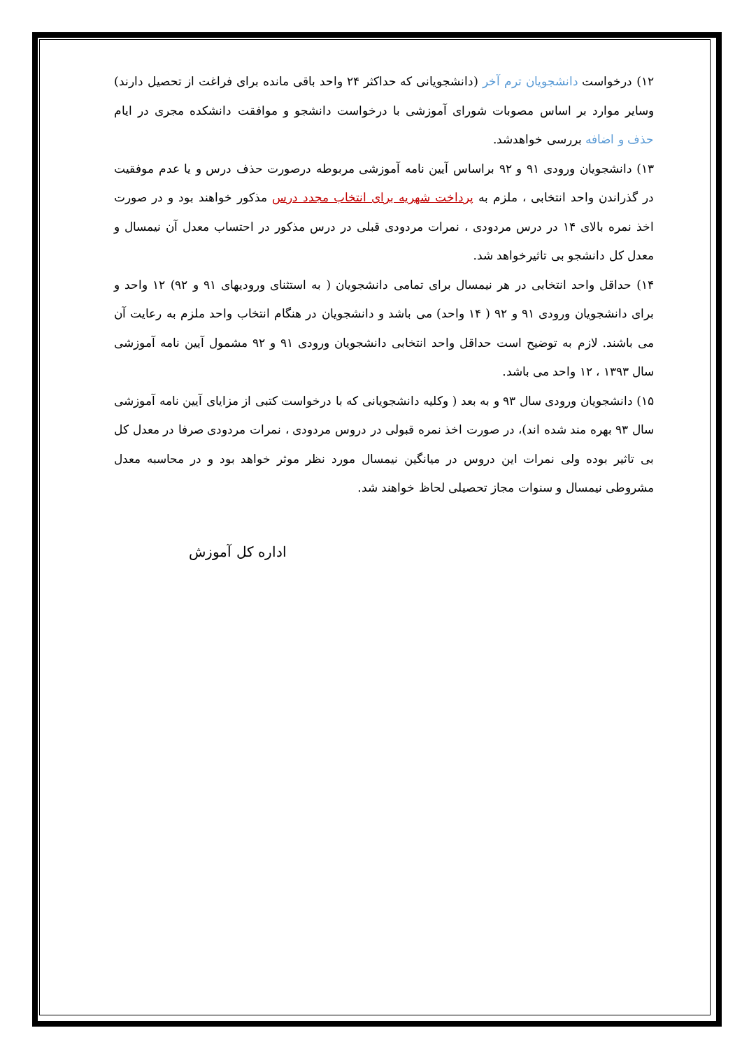۱۲) درخواست دانشجویان ترم آخر (دانشجویانی که حداکثر ۲۴ واحد باقی مانده برای فراغت از تحصیل دارند) وسایر موارد بر اساس مصوبات شورای آموزشی با درخواست دانشجو و موافقت دانشکده مجری در ایام حذف و اضافه بررسی خواهدشد.
۱۳) دانشجویان ورودی ۹۱ و ۹۲ براساس آیین نامه آموزشی مربوطه درصورت حذف درس و یا عدم موفقیت در گذراندن واحد انتخابی ، ملزم به پرداخت شهریه برای انتخاب مجدد درس مذکور خواهند بود و در صورت اخذ نمره بالای ۱۴ در درس مردودی ، نمرات مردودی قبلی در درس مذکور در احتساب معدل آن نیمسال و معدل کل دانشجو بی تاثیرخواهد شد.
۱۴) حداقل واحد انتخابی در هر نیمسال برای تمامی دانشجویان ( به استثنای ورودیهای ۹۱ و ۹۲) ۱۲ واحد و برای دانشجویان ورودی ۹۱ و ۹۲ ( ۱۴ واحد) می باشد و دانشجویان در هنگام انتخاب واحد ملزم به رعایت آن می باشند. لازم به توضیح است حداقل واحد انتخابی دانشجویان ورودی ۹۱ و ۹۲ مشمول آیین نامه آموزشی سال ۱۳۹۳ ، ۱۲ واحد می باشد.
۱۵) دانشجویان ورودی سال ۹۳ و به بعد ( وکلیه دانشجویانی که با درخواست کتبی از مزایای آیین نامه آموزشی سال ۹۳ بهره مند شده اند)، در صورت اخذ نمره قبولی در دروس مردودی ، نمرات مردودی صرفا در معدل کل بی تاثیر بوده ولی نمرات این دروس در میانگین نیمسال مورد نظر موثر خواهد بود و در محاسبه معدل مشروطی نیمسال و سنوات مجاز تحصیلی لحاظ خواهند شد.
اداره کل آموزش